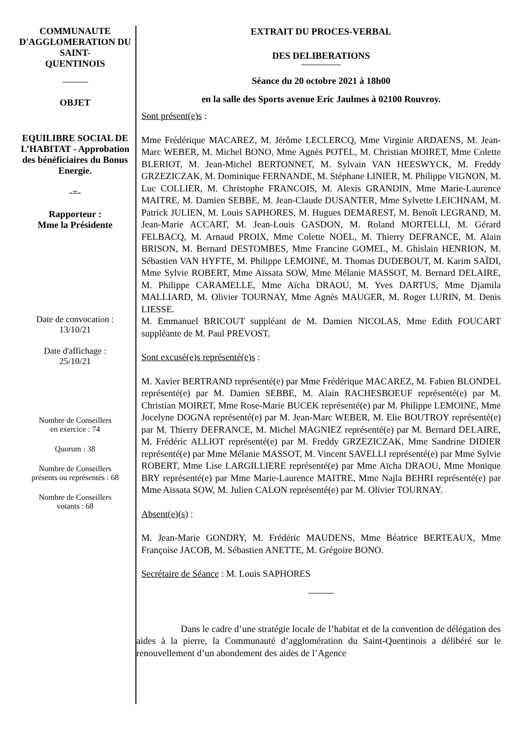COMMUNAUTE D'AGGLOMERATION DU
SAINT-
QUENTINOIS
OBJET
EQUILIBRE SOCIAL DE L’HABITAT - Approbation des bénéficiaires du Bonus Energie.
-=-
Rapporteur :
Mme la Présidente
Date de convocation :
13/10/21
Date d'affichage :
25/10/21
Nombre de Conseillers
en exercice : 74
Quorum : 38
Nombre de Conseillers
présents ou représentés : 68
Nombre de Conseillers
votants : 68
EXTRAIT DU PROCES-VERBAL
DES DELIBERATIONS
Séance du 20 octobre 2021 à 18h00
en la salle des Sports avenue Eric Jaulmes à 02100 Rouvroy.
Sont présent(e)s :
Mme Frédérique MACAREZ, M. Jérôme LECLERCQ, Mme Virginie ARDAENS, M. Jean-Marc WEBER, M. Michel BONO, Mme Agnès POTEL, M. Christian MOIRET, Mme Colette BLERIOT, M. Jean-Michel BERTONNET, M. Sylvain VAN HEESWYCK, M. Freddy GRZEZICZAK, M. Dominique FERNANDE, M. Stéphane LINIER, M. Philippe VIGNON, M. Luc COLLIER, M. Christophe FRANCOIS, M. Alexis GRANDIN, Mme Marie-Laurence MAITRE, M. Damien SEBBE, M. Jean-Claude DUSANTER, Mme Sylvette LEICHNAM, M. Patrick JULIEN, M. Louis SAPHORES, M. Hugues DEMAREST, M. Benoît LEGRAND, M. Jean-Marie ACCART, M. Jean-Louis GASDON, M. Roland MORTELLI, M. Gérard FELBACQ, M. Arnaud PROIX, Mme Colette NOEL, M. Thierry DEFRANCE, M. Alain BRISON, M. Bernard DESTOMBES, Mme Francine GOMEL, M. Ghislain HENRION, M. Sébastien VAN HYFTE, M. Philippe LEMOINE, M. Thomas DUDEBOUT, M. Karim SAÏDI, Mme Sylvie ROBERT, Mme Aïssata SOW, Mme Mélanie MASSOT, M. Bernard DELAIRE, M. Philippe CARAMELLE, Mme Aïcha DRAOU, M. Yves DARTUS, Mme Djamila MALLIARD, M. Olivier TOURNAY, Mme Agnès MAUGER, M. Roger LURIN, M. Denis LIESSE.
M. Emmanuel BRICOUT suppléant de M. Damien NICOLAS, Mme Edith FOUCART suppléante de M. Paul PREVOST.
Sont excusé(e)s représenté(e)s :
M. Xavier BERTRAND représenté(e) par Mme Frédérique MACAREZ, M. Fabien BLONDEL représenté(e) par M. Damien SEBBE, M. Alain RACHESBOEUF représenté(e) par M. Christian MOIRET, Mme Rose-Marie BUCEK représenté(e) par M. Philippe LEMOINE, Mme Jocelyne DOGNA représenté(e) par M. Jean-Marc WEBER, M. Elie BOUTROY représenté(e) par M. Thierry DEFRANCE, M. Michel MAGNIEZ représenté(e) par M. Bernard DELAIRE, M. Frédéric ALLIOT représenté(e) par M. Freddy GRZEZICZAK, Mme Sandrine DIDIER représenté(e) par Mme Mélanie MASSOT, M. Vincent SAVELLI représenté(e) par Mme Sylvie ROBERT, Mme Lise LARGILLIERE représenté(e) par Mme Aïcha DRAOU, Mme Monique BRY représenté(e) par Mme Marie-Laurence MAITRE, Mme Najla BEHRI représenté(e) par Mme Aïssata SOW, M. Julien CALON représenté(e) par M. Olivier TOURNAY.
Absent(e)(s) :
M. Jean-Marie GONDRY, M. Frédéric MAUDENS, Mme Béatrice BERTEAUX, Mme Françoise JACOB, M. Sébastien ANETTE, M. Grégoire BONO.
Secrétaire de Séance : M. Louis SAPHORES
Dans le cadre d’une stratégie locale de l’habitat et de la convention de délégation des aides à la pierre, la Communauté d’agglomération du Saint-Quentinois a délibéré sur le renouvellement d’un abondement des aides de l’Agence